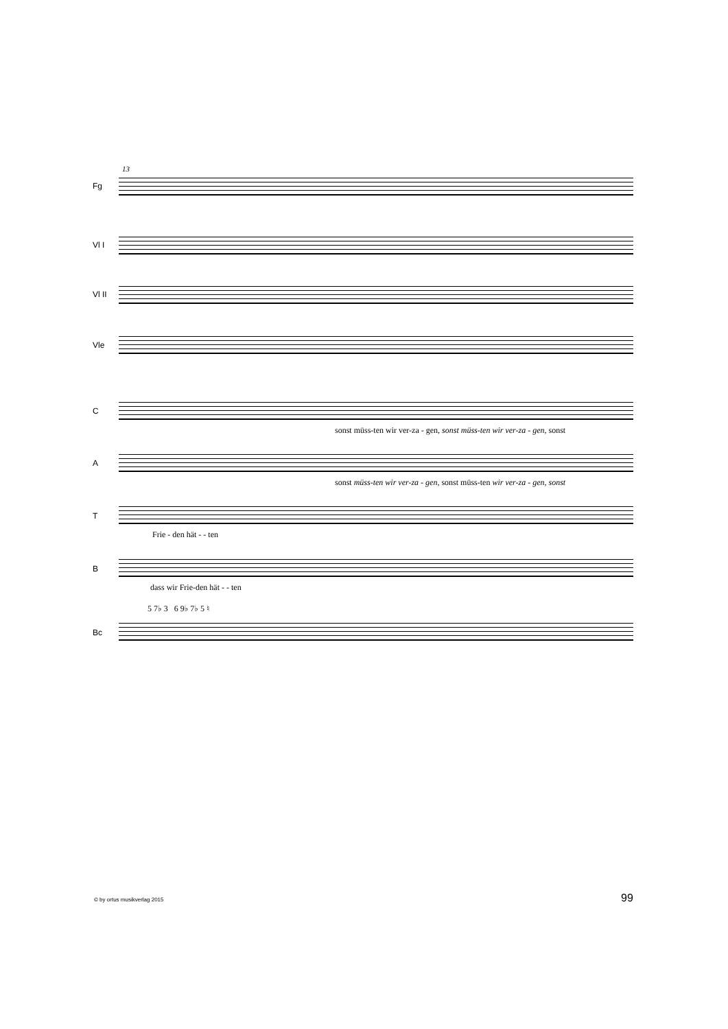13
Fg
Vl I
Vl II
Vle
C
sonst müss-ten wir ver-za - gen, sonst müss-ten wir ver-za - gen, sonst
A
sonst müss-ten wir ver-za - gen, sonst müss-ten wir ver-za - gen, sonst
T
Frie - den hät - - ten
B
dass wir Frie-den hät - - ten
5 7♭ 3 6 9♭ 7♭ 5 ♮
Bc
© by ortus musikverlag 2015 99